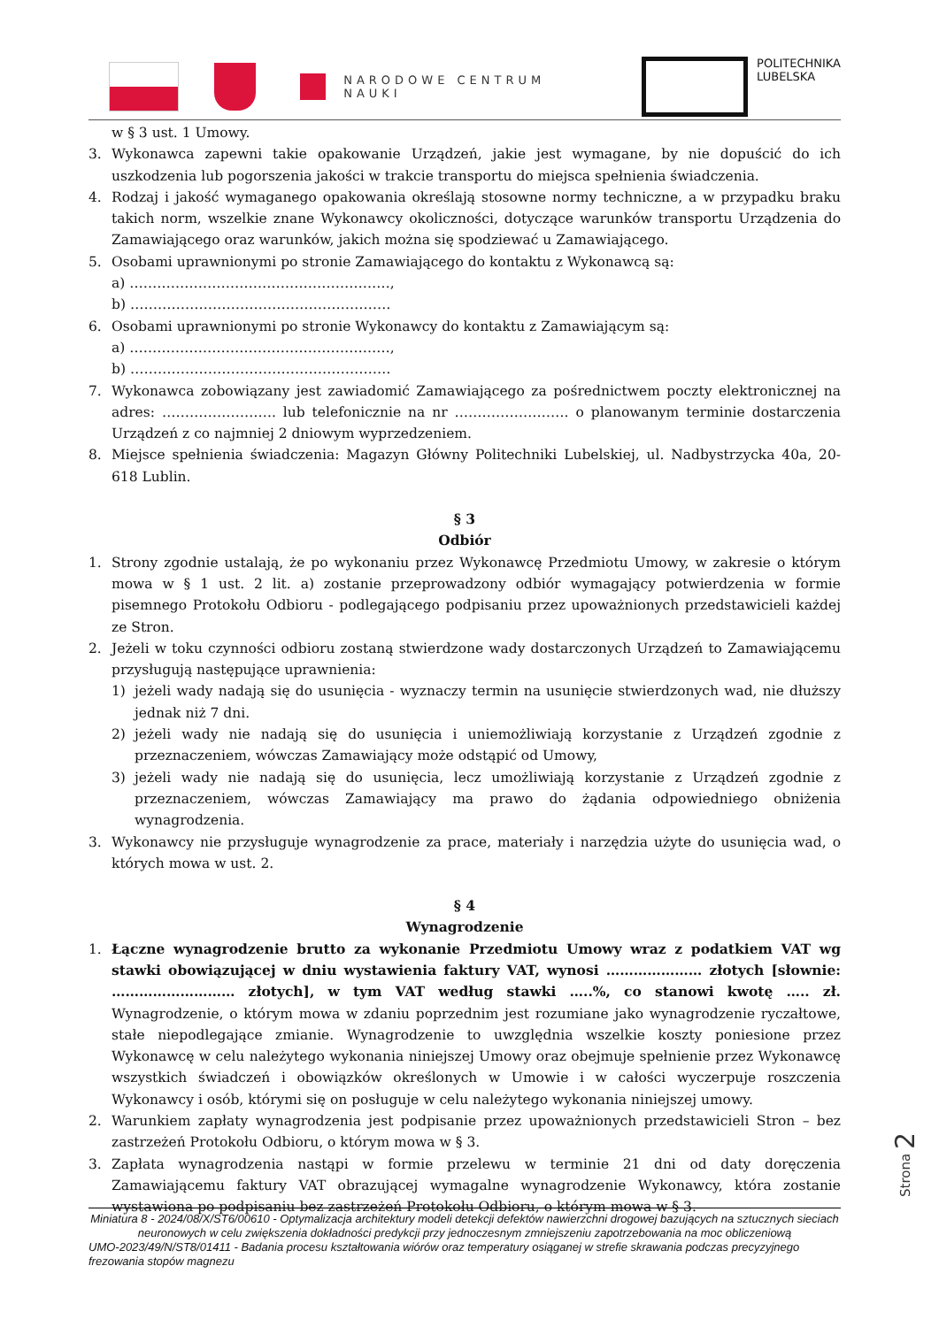NARODOWE CENTRUM NAUKI
POLITECHNIKA
LUBELSKA
w § 3 ust. 1 Umowy.
3. Wykonawca zapewni takie opakowanie Urządzeń, jakie jest wymagane, by nie dopuścić do ich uszkodzenia lub pogorszenia jakości w trakcie transportu do miejsca spełnienia świadczenia.
4. Rodzaj i jakość wymaganego opakowania określają stosowne normy techniczne, a w przypadku braku takich norm, wszelkie znane Wykonawcy okoliczności, dotyczące warunków transportu Urządzenia do Zamawiającego oraz warunków, jakich można się spodziewać u Zamawiającego.
5. Osobami uprawnionymi po stronie Zamawiającego do kontaktu z Wykonawcą są:
a) …………………………………………………,
b) …………………………………………………
6. Osobami uprawnionymi po stronie Wykonawcy do kontaktu z Zamawiającym są:
a) …………………………………………………,
b) …………………………………………………
7. Wykonawca zobowiązany jest zawiadomić Zamawiającego za pośrednictwem poczty elektronicznej na adres: ……………………. lub telefonicznie na nr ……………………. o planowanym terminie dostarczenia Urządzeń z co najmniej 2 dniowym wyprzedzeniem.
8. Miejsce spełnienia świadczenia: Magazyn Główny Politechniki Lubelskiej, ul. Nadbystrzycka 40a, 20-618 Lublin.
§ 3
Odbiór
1. Strony zgodnie ustalają, że po wykonaniu przez Wykonawcę Przedmiotu Umowy, w zakresie o którym mowa w § 1 ust. 2 lit. a) zostanie przeprowadzony odbiór wymagający potwierdzenia w formie pisemnego Protokołu Odbioru - podlegającego podpisaniu przez upoważnionych przedstawicieli każdej ze Stron.
2. Jeżeli w toku czynności odbioru zostaną stwierdzone wady dostarczonych Urządzeń to Zamawiającemu przysługują następujące uprawnienia:
1) jeżeli wady nadają się do usunięcia - wyznaczy termin na usunięcie stwierdzonych wad, nie dłuższy jednak niż 7 dni.
2) jeżeli wady nie nadają się do usunięcia i uniemożliwiają korzystanie z Urządzeń zgodnie z przeznaczeniem, wówczas Zamawiający może odstąpić od Umowy,
3) jeżeli wady nie nadają się do usunięcia, lecz umożliwiają korzystanie z Urządzeń zgodnie z przeznaczeniem, wówczas Zamawiający ma prawo do żądania odpowiedniego obniżenia wynagrodzenia.
3. Wykonawcy nie przysługuje wynagrodzenie za prace, materiały i narzędzia użyte do usunięcia wad, o których mowa w ust. 2.
§ 4
Wynagrodzenie
1. Łączne wynagrodzenie brutto za wykonanie Przedmiotu Umowy wraz z podatkiem VAT wg stawki obowiązującej w dniu wystawienia faktury VAT, wynosi ………………… złotych [słownie: ……………………… złotych], w tym VAT według stawki …..%, co stanowi kwotę ….. zł. Wynagrodzenie, o którym mowa w zdaniu poprzednim jest rozumiane jako wynagrodzenie ryczałtowe, stałe niepodlegające zmianie. Wynagrodzenie to uwzględnia wszelkie koszty poniesione przez Wykonawcę w celu należytego wykonania niniejszej Umowy oraz obejmuje spełnienie przez Wykonawcę wszystkich świadczeń i obowiązków określonych w Umowie i w całości wyczerpuje roszczenia Wykonawcy i osób, którymi się on posługuje w celu należytego wykonania niniejszej umowy.
2. Warunkiem zapłaty wynagrodzenia jest podpisanie przez upoważnionych przedstawicieli Stron – bez zastrzeżeń Protokołu Odbioru, o którym mowa w § 3.
3. Zapłata wynagrodzenia nastąpi w formie przelewu w terminie 21 dni od daty doręczenia Zamawiającemu faktury VAT obrazującej wymagalne wynagrodzenie Wykonawcy, która zostanie wystawiona po podpisaniu bez zastrzeżeń Protokołu Odbioru, o którym mowa w § 3.
Strona 2
Miniatura 8 - 2024/08/X/ST6/00610 - Optymalizacja architektury modeli detekcji defektów nawierzchni drogowej bazujących na sztucznych sieciach neuronowych w celu zwiększenia dokładności predykcji przy jednoczesnym zmniejszeniu zapotrzebowania na moc obliczeniową
UMO-2023/49/N/ST8/01411 - Badania procesu kształtowania wiórów oraz temperatury osiąganej w strefie skrawania podczas precyzyjnego frezowania stopów magnezu